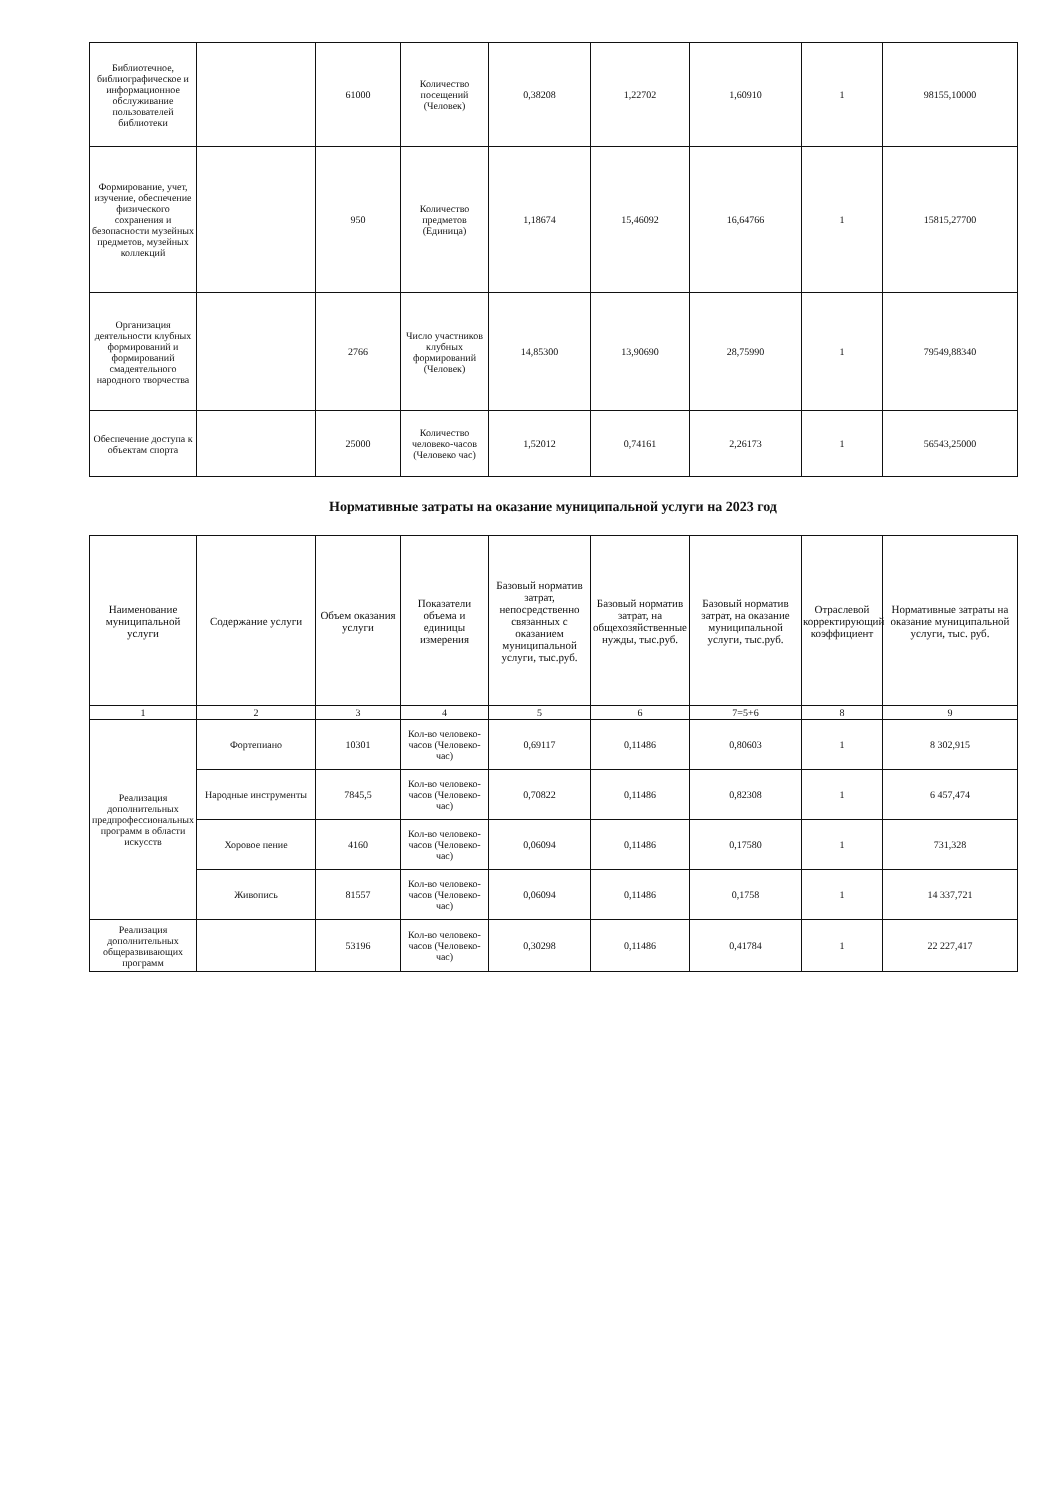| Библиотечное, библиографическое и информационное обслуживание пользователей библиотеки | | 61000 | Количество посещений (Человек) | 0,38208 | 1,22702 | 1,60910 | 1 | 98155,10000 |
| Формирование, учет, изучение, обеспечение физического сохранения и безопасности музейных предметов, музейных коллекций | | 950 | Количество предметов (Единица) | 1,18674 | 15,46092 | 16,64766 | 1 | 15815,27700 |
| Организация деятельности клубных формирований и формирований смадеятельного народного творчества | | 2766 | Число участников клубных формирований (Человек) | 14,85300 | 13,90690 | 28,75990 | 1 | 79549,88340 |
| Обеспечение доступа к объектам спорта | | 25000 | Количество человеко-часов (Человеко час) | 1,52012 | 0,74161 | 2,26173 | 1 | 56543,25000 |
Нормативные затраты на оказание муниципальной услуги на 2023 год
| Наименование муниципальной услуги | Содержание услуги | Объем оказания услуги | Показатели объема и единицы измерения | Базовый норматив затрат, непосредственно связанных с оказанием муниципальной услуги, тыс.руб. | Базовый норматив затрат, на общехозяйственные нужды, тыс.руб. | Базовый норматив затрат, на оказание муниципальной услуги, тыс.руб. | Отраслевой корректирующий коэффициент | Нормативные затраты на оказание муниципальной услуги, тыс. руб. |
| --- | --- | --- | --- | --- | --- | --- | --- | --- |
| 1 | 2 | 3 | 4 | 5 | 6 | 7=5+6 | 8 | 9 |
| Реализация дополнительных предпрофессиональных программ в области искусств | Фортепиано | 10301 | Кол-во человеко-часов (Человеко-час) | 0,69117 | 0,11486 | 0,80603 | 1 | 8 302,915 |
| | Народные инструменты | 7845,5 | Кол-во человеко-часов (Человеко-час) | 0,70822 | 0,11486 | 0,82308 | 1 | 6 457,474 |
| | Хоровое пение | 4160 | Кол-во человеко-часов (Человеко-час) | 0,06094 | 0,11486 | 0,17580 | 1 | 731,328 |
| | Живопись | 81557 | Кол-во человеко-часов (Человеко-час) | 0,06094 | 0,11486 | 0,1758 | 1 | 14 337,721 |
| Реализация дополнительных общеразвивающих программ | | 53196 | Кол-во человеко-часов (Человеко-час) | 0,30298 | 0,11486 | 0,41784 | 1 | 22 227,417 |